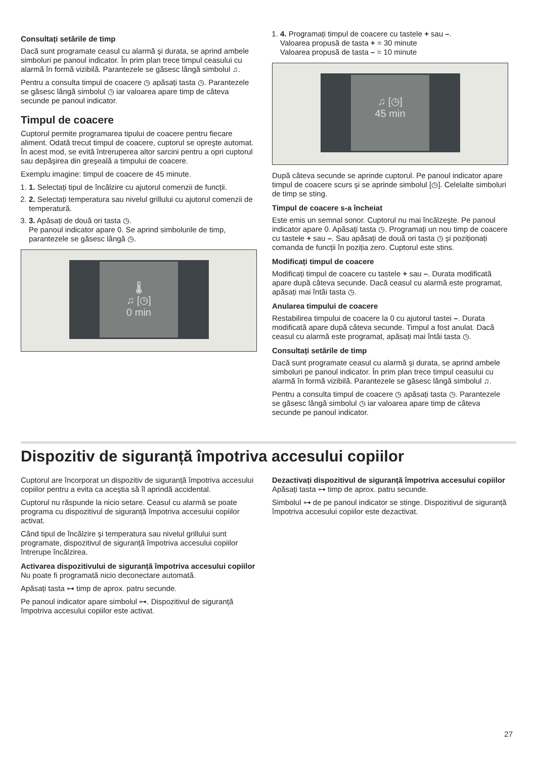Consultați setările de timp
Dacă sunt programate ceasul cu alarmă şi durata, se aprind ambele simboluri pe panoul indicator. În prim plan trece timpul ceasului cu alarmă în formă vizibilă. Parantezele se găsesc lângă simbolul ♫.
Pentru a consulta timpul de coacere ◷ apăsați tasta ◷. Parantezele se găsesc lângă simbolul ◷ iar valoarea apare timp de câteva secunde pe panoul indicator.
Timpul de coacere
Cuptorul permite programarea tipului de coacere pentru fiecare aliment. Odată trecut timpul de coacere, cuptorul se opreşte automat. În acest mod, se evită întreruperea altor sarcini pentru a opri cuptorul sau depăşirea din greşeală a timpului de coacere.
Exemplu imagine: timpul de coacere de 45 minute.
1. 1. Selectați tipul de încălzire cu ajutorul comenzii de funcții.
2. 2. Selectați temperatura sau nivelul grillului cu ajutorul comenzii de temperatură.
3. 3. Apăsați de două ori tasta ◷.
Pe panoul indicator apare 0. Se aprind simbolurile de timp, parantezele se găsesc lângă ◷.
🌡
♫ [◷]
0 min
1. 4. Programați timpul de coacere cu tastele + sau –.
Valoarea propusă de tasta + = 30 minute
Valoarea propusă de tasta – = 10 minute
♫ [◷]
45 min
După câteva secunde se aprinde cuptorul. Pe panoul indicator apare timpul de coacere scurs şi se aprinde simbolul [◷]. Celelalte simboluri de timp se sting.
Timpul de coacere s-a încheiat
Este emis un semnal sonor. Cuptorul nu mai încălzeşte. Pe panoul indicator apare 0. Apăsați tasta ◷. Programați un nou timp de coacere cu tastele + sau –. Sau apăsați de două ori tasta ◷ şi poziționați comanda de funcții în poziția zero. Cuptorul este stins.
Modificați timpul de coacere
Modificați timpul de coacere cu tastele + sau –. Durata modificată apare după câteva secunde. Dacă ceasul cu alarmă este programat, apăsați mai întâi tasta ◷.
Anularea timpului de coacere
Restabilirea timpului de coacere la 0 cu ajutorul tastei –. Durata modificată apare după câteva secunde. Timpul a fost anulat. Dacă ceasul cu alarmă este programat, apăsați mai întâi tasta ◷.
Consultați setările de timp
Dacă sunt programate ceasul cu alarmă şi durata, se aprind ambele simboluri pe panoul indicator. În prim plan trece timpul ceasului cu alarmă în formă vizibilă. Parantezele se găsesc lângă simbolul ♫.
Pentru a consulta timpul de coacere ◷ apăsați tasta ◷. Parantezele se găsesc lângă simbolul ◷ iar valoarea apare timp de câteva secunde pe panoul indicator.
Dispozitiv de siguranță împotriva accesului copiilor
Cuptorul are încorporat un dispozitiv de siguranță împotriva accesului copiilor pentru a evita ca aceştia să îl aprindă accidental.
Cuptorul nu răspunde la nicio setare. Ceasul cu alarmă se poate programa cu dispozitivul de siguranță împotriva accesului copiilor activat.
Când tipul de încălzire şi temperatura sau nivelul grillului sunt programate, dispozitivul de siguranță împotriva accesului copiilor întrerupe încălzirea.
Activarea dispozitivului de siguranță împotriva accesului copiilor
Nu poate fi programată nicio deconectare automată.
Apăsați tasta ⊶ timp de aprox. patru secunde.
Pe panoul indicator apare simbolul ⊶. Dispozitivul de siguranță împotriva accesului copiilor este activat.
Dezactivați dispozitivul de siguranță împotriva accesului copiilor
Apăsați tasta ⊶ timp de aprox. patru secunde.
Simbolul ⊶ de pe panoul indicator se stinge. Dispozitivul de siguranță împotriva accesului copiilor este dezactivat.
27